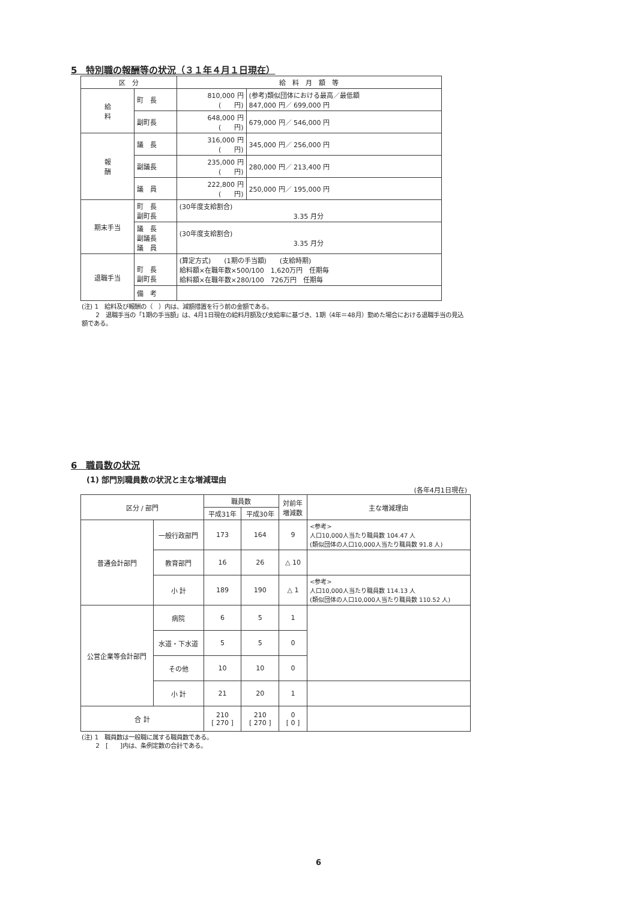5　特別職の報酬等の状況（３１年４月１日現在）
| 区 分 | | 給 料 月 額 等 | |
| --- | --- | --- | --- |
| 給 料 | 町 長 | 810,000 円 ( 円) | (参考)類似団体における最高／最低額 847,000 円／ 699,000 円 |
| | 副町長 | 648,000 円 ( 円) | 679,000 円／ 546,000 円 |
| 報 酬 | 議 長 | 316,000 円 ( 円) | 345,000 円／ 256,000 円 |
| | 副議長 | 235,000 円 ( 円) | 280,000 円／ 213,400 円 |
| | 議 員 | 222,800 円 ( 円) | 250,000 円／ 195,000 円 |
| 期末手当 | 町 長 副町長 | (30年度支給割合) 3.35 月分 | |
| | 議 長 副議長 議 員 | (30年度支給割合) 3.35 月分 | |
| 退職手当 | 町 長 副町長 | (算定方式) (1期の手当額) (支給時期) 給料額×在職年数×500/100 1,620万円 任期毎 給料額×在職年数×280/100 726万円 任期毎 | |
| | 備 考 | | |
(注) 1　給料及び報酬の（　）内は、減額措置を行う前の金額である。
　　 2　退職手当の「1期の手当額」は、4月1日現在の給料月額及び支給率に基づき、1期（4年＝48月）勤めた場合における退職手当の見込額である。
6　職員数の状況
(1) 部門別職員数の状況と主な増減理由
(各年4月1日現在)
| 区分 / 部門 | | 職員数 | | 対前年 増減数 | 主な増減理由 |
| --- | --- | --- | --- | --- | --- |
| | | 平成31年 | 平成30年 | | |
| 普通会計部門 | 一般行政部門 | 173 | 164 | 9 | <参考> 人口10,000人当たり職員数 104.47 人 (類似団体の人口10,000人当たり職員数 91.8 人) |
| | 教育部門 | 16 | 26 | △ 10 | |
| | 小 計 | 189 | 190 | △ 1 | <参考> 人口10,000人当たり職員数 114.13 人 (類似団体の人口10,000人当たり職員数 110.52 人) |
| 公営企業等会計部門 | 病院 | 6 | 5 | 1 | |
| | 水道・下水道 | 5 | 5 | 0 | |
| | その他 | 10 | 10 | 0 | |
| | 小 計 | 21 | 20 | 1 | |
| 合 計 | | 210 [ 270 ] | 210 [ 270 ] | 0 [ 0 ] | |
(注) 1　職員数は一般職に属する職員数である。
　　 2　[　　]内は、条例定数の合計である。
6